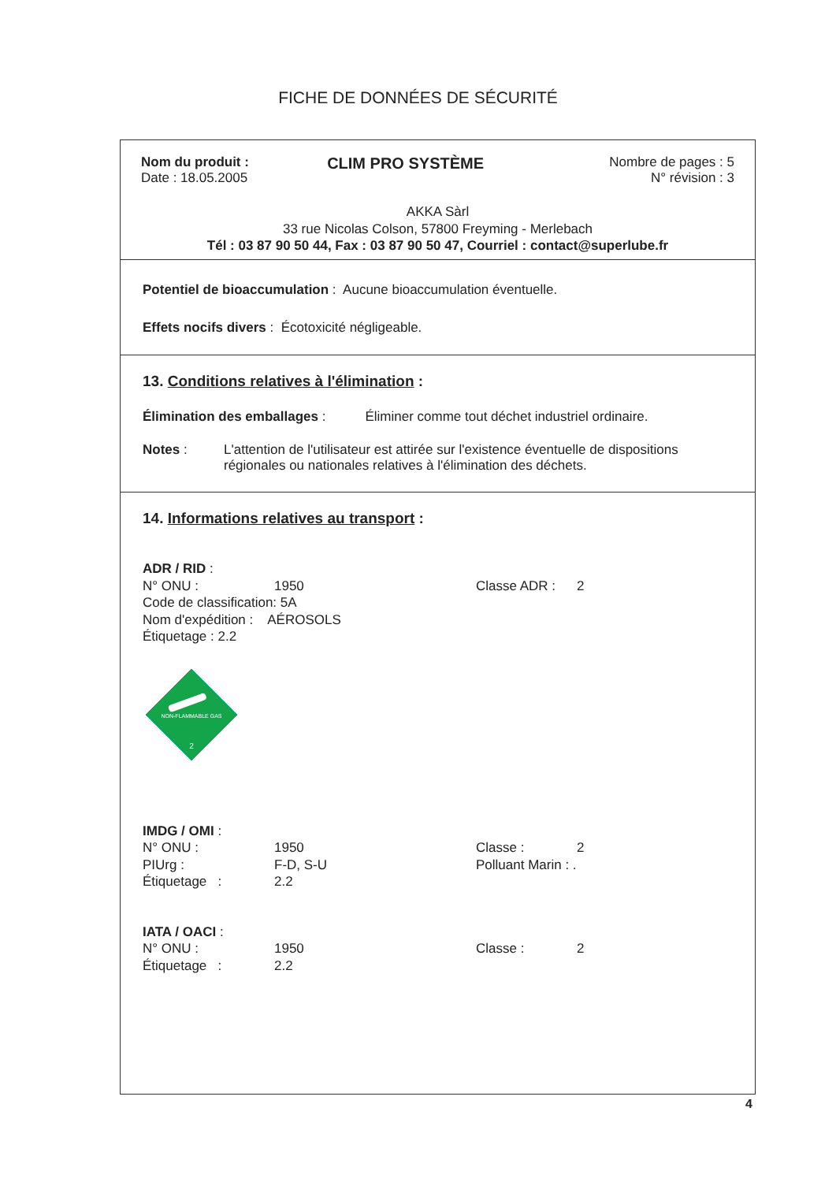FICHE DE DONNÉES DE SÉCURITÉ
Nom du produit :
Date : 18.05.2005
CLIM PRO SYSTÈME
Nombre de pages : 5
N° révision : 3
AKKA Sàrl
33 rue Nicolas Colson, 57800 Freyming - Merlebach
Tél : 03 87 90 50 44, Fax : 03 87 90 50 47, Courriel : contact@superlube.fr
Potentiel de bioaccumulation : Aucune bioaccumulation éventuelle.
Effets nocifs divers : Écotoxicité négligeable.
13. Conditions relatives à l'élimination :
Élimination des emballages : Éliminer comme tout déchet industriel ordinaire.
Notes : L'attention de l'utilisateur est attirée sur l'existence éventuelle de dispositions
régionales ou nationales relatives à l'élimination des déchets.
14. Informations relatives au transport :
ADR / RID :
N° ONU : 1950 Classe ADR : 2
Code de classification: 5A
Nom d'expédition : AÉROSOLS
Étiquetage : 2.2
NON-FLAMMABLE GAS
2
IMDG / OMI :
N° ONU : 1950 Classe : 2 PIUrg : F-D, S-U Polluant Marin : . Étiquetage : 2.2
IATA / OACI :
N° ONU : 1950 Classe : 2 Étiquetage : 2.2
4